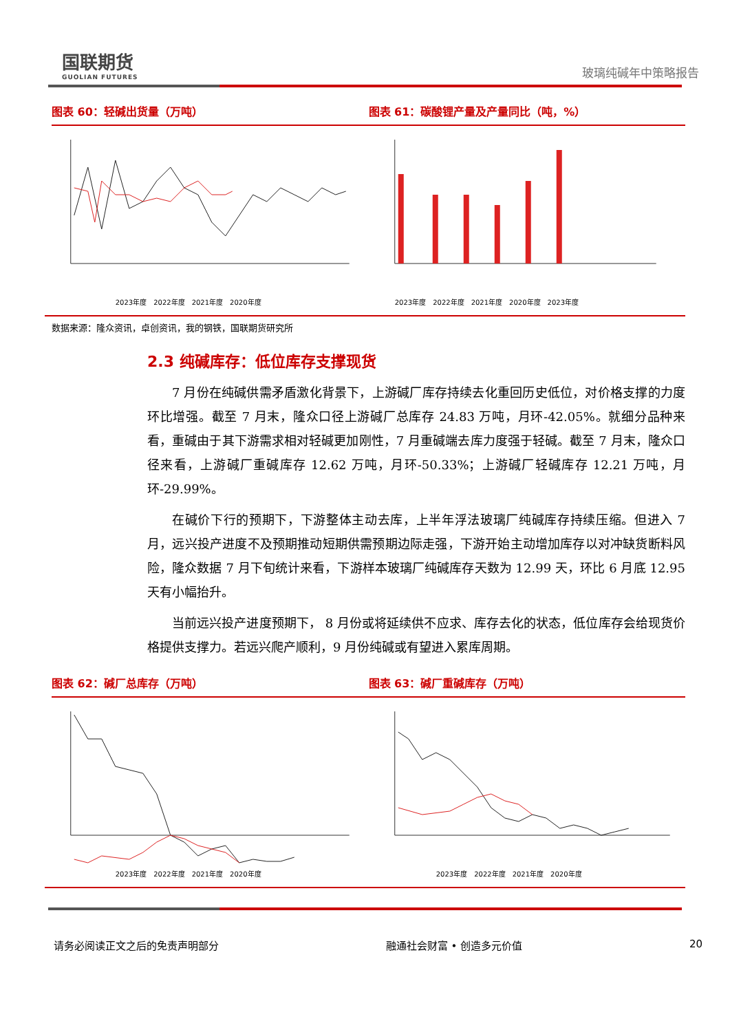国联期货
GUOLIAN FUTURES
玻璃纯碱年中策略报告
图表 60：轻碱出货量（万吨） 图表 61：碳酸锂产量及产量同比（吨，%）
2023年度　2022年度　2021年度　2020年度
2023年度　2022年度　2021年度　2020年度　2023年度
数据来源：隆众资讯，卓创资讯，我的钢铁，国联期货研究所
2.3 纯碱库存：低位库存支撑现货
7 月份在纯碱供需矛盾激化背景下，上游碱厂库存持续去化重回历史低位，对价格支撑的力度环比增强。截至 7 月末，隆众口径上游碱厂总库存 24.83 万吨，月环-42.05%。就细分品种来看，重碱由于其下游需求相对轻碱更加刚性，7 月重碱端去库力度强于轻碱。截至 7 月末，隆众口径来看，上游碱厂重碱库存 12.62 万吨，月环-50.33%；上游碱厂轻碱库存 12.21 万吨，月环-29.99%。
在碱价下行的预期下，下游整体主动去库，上半年浮法玻璃厂纯碱库存持续压缩。但进入 7 月，远兴投产进度不及预期推动短期供需预期边际走强，下游开始主动增加库存以对冲缺货断料风险，隆众数据 7 月下旬统计来看，下游样本玻璃厂纯碱库存天数为 12.99 天，环比 6 月底 12.95 天有小幅抬升。
当前远兴投产进度预期下， 8 月份或将延续供不应求、库存去化的状态，低位库存会给现货价格提供支撑力。若远兴爬产顺利，9 月份纯碱或有望进入累库周期。
图表 62：碱厂总库存（万吨） 图表 63：碱厂重碱库存（万吨）
2023年度　2022年度　2021年度　2020年度
2023年度　2022年度　2021年度　2020年度
请务必阅读正文之后的免责声明部分 融通社会财富 • 创造多元价值 20